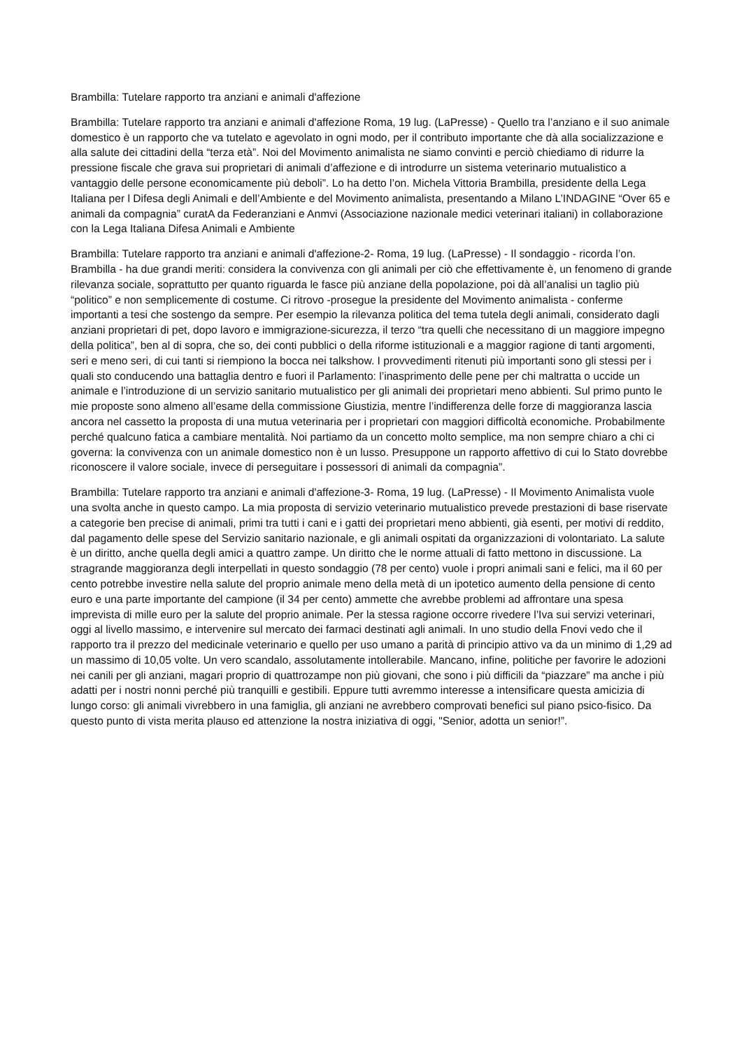Brambilla: Tutelare rapporto tra anziani e animali d'affezione
Brambilla: Tutelare rapporto tra anziani e animali d'affezione Roma, 19 lug. (LaPresse) - Quello tra l’anziano e il suo animale domestico è un rapporto che va tutelato e agevolato in ogni modo, per il contributo importante che dà alla socializzazione e alla salute dei cittadini della “terza età”. Noi del Movimento animalista ne siamo convinti e perciò chiediamo di ridurre la pressione fiscale che grava sui proprietari di animali d’affezione e di introdurre un sistema veterinario mutualistico a vantaggio delle persone economicamente più deboli”. Lo ha detto l’on. Michela Vittoria Brambilla, presidente della Lega Italiana per l Difesa degli Animali e dell’Ambiente e del Movimento animalista, presentando a Milano L’INDAGINE “Over 65 e animali da compagnia” curatA da Federanziani e Anmvi (Associazione nazionale medici veterinari italiani) in collaborazione con la Lega Italiana Difesa Animali e Ambiente
Brambilla: Tutelare rapporto tra anziani e animali d'affezione-2- Roma, 19 lug. (LaPresse) - Il sondaggio - ricorda l’on. Brambilla - ha due grandi meriti: considera la convivenza con gli animali per ciò che effettivamente è, un fenomeno di grande rilevanza sociale, soprattutto per quanto riguarda le fasce più anziane della popolazione, poi dà all’analisi un taglio più “politico” e non semplicemente di costume. Ci ritrovo -prosegue la presidente del Movimento animalista - conferme importanti a tesi che sostengo da sempre. Per esempio la rilevanza politica del tema tutela degli animali, considerato dagli anziani proprietari di pet, dopo lavoro e immigrazione-sicurezza, il terzo “tra quelli che necessitano di un maggiore impegno della politica”, ben al di sopra, che so, dei conti pubblici o della riforme istituzionali e a maggior ragione di tanti argomenti, seri e meno seri, di cui tanti si riempiono la bocca nei talkshow. I provvedimenti ritenuti più importanti sono gli stessi per i quali sto conducendo una battaglia dentro e fuori il Parlamento: l’inasprimento delle pene per chi maltratta o uccide un animale e l’introduzione di un servizio sanitario mutualistico per gli animali dei proprietari meno abbienti. Sul primo punto le mie proposte sono almeno all’esame della commissione Giustizia, mentre l’indifferenza delle forze di maggioranza lascia ancora nel cassetto la proposta di una mutua veterinaria per i proprietari con maggiori difficoltà economiche. Probabilmente perché qualcuno fatica a cambiare mentalità. Noi partiamo da un concetto molto semplice, ma non sempre chiaro a chi ci governa: la convivenza con un animale domestico non è un lusso. Presuppone un rapporto affettivo di cui lo Stato dovrebbe riconoscere il valore sociale, invece di perseguitare i possessori di animali da compagnia”.
Brambilla: Tutelare rapporto tra anziani e animali d'affezione-3- Roma, 19 lug. (LaPresse) - Il Movimento Animalista vuole una svolta anche in questo campo. La mia proposta di servizio veterinario mutualistico prevede prestazioni di base riservate a categorie ben precise di animali, primi tra tutti i cani e i gatti dei proprietari meno abbienti, già esenti, per motivi di reddito, dal pagamento delle spese del Servizio sanitario nazionale, e gli animali ospitati da organizzazioni di volontariato. La salute è un diritto, anche quella degli amici a quattro zampe. Un diritto che le norme attuali di fatto mettono in discussione. La stragrande maggioranza degli interpellati in questo sondaggio (78 per cento) vuole i propri animali sani e felici, ma il 60 per cento potrebbe investire nella salute del proprio animale meno della metà di un ipotetico aumento della pensione di cento euro e una parte importante del campione (il 34 per cento) ammette che avrebbe problemi ad affrontare una spesa imprevista di mille euro per la salute del proprio animale. Per la stessa ragione occorre rivedere l’Iva sui servizi veterinari, oggi al livello massimo, e intervenire sul mercato dei farmaci destinati agli animali. In uno studio della Fnovi vedo che il rapporto tra il prezzo del medicinale veterinario e quello per uso umano a parità di principio attivo va da un minimo di 1,29 ad un massimo di 10,05 volte. Un vero scandalo, assolutamente intollerabile. Mancano, infine, politiche per favorire le adozioni nei canili per gli anziani, magari proprio di quattrozampe non più giovani, che sono i più difficili da “piazzare” ma anche i più adatti per i nostri nonni perché più tranquilli e gestibili. Eppure tutti avremmo interesse a intensificare questa amicizia di lungo corso: gli animali vivrebbero in una famiglia, gli anziani ne avrebbero comprovati benefici sul piano psico-fisico. Da questo punto di vista merita plauso ed attenzione la nostra iniziativa di oggi, "Senior, adotta un senior!”.